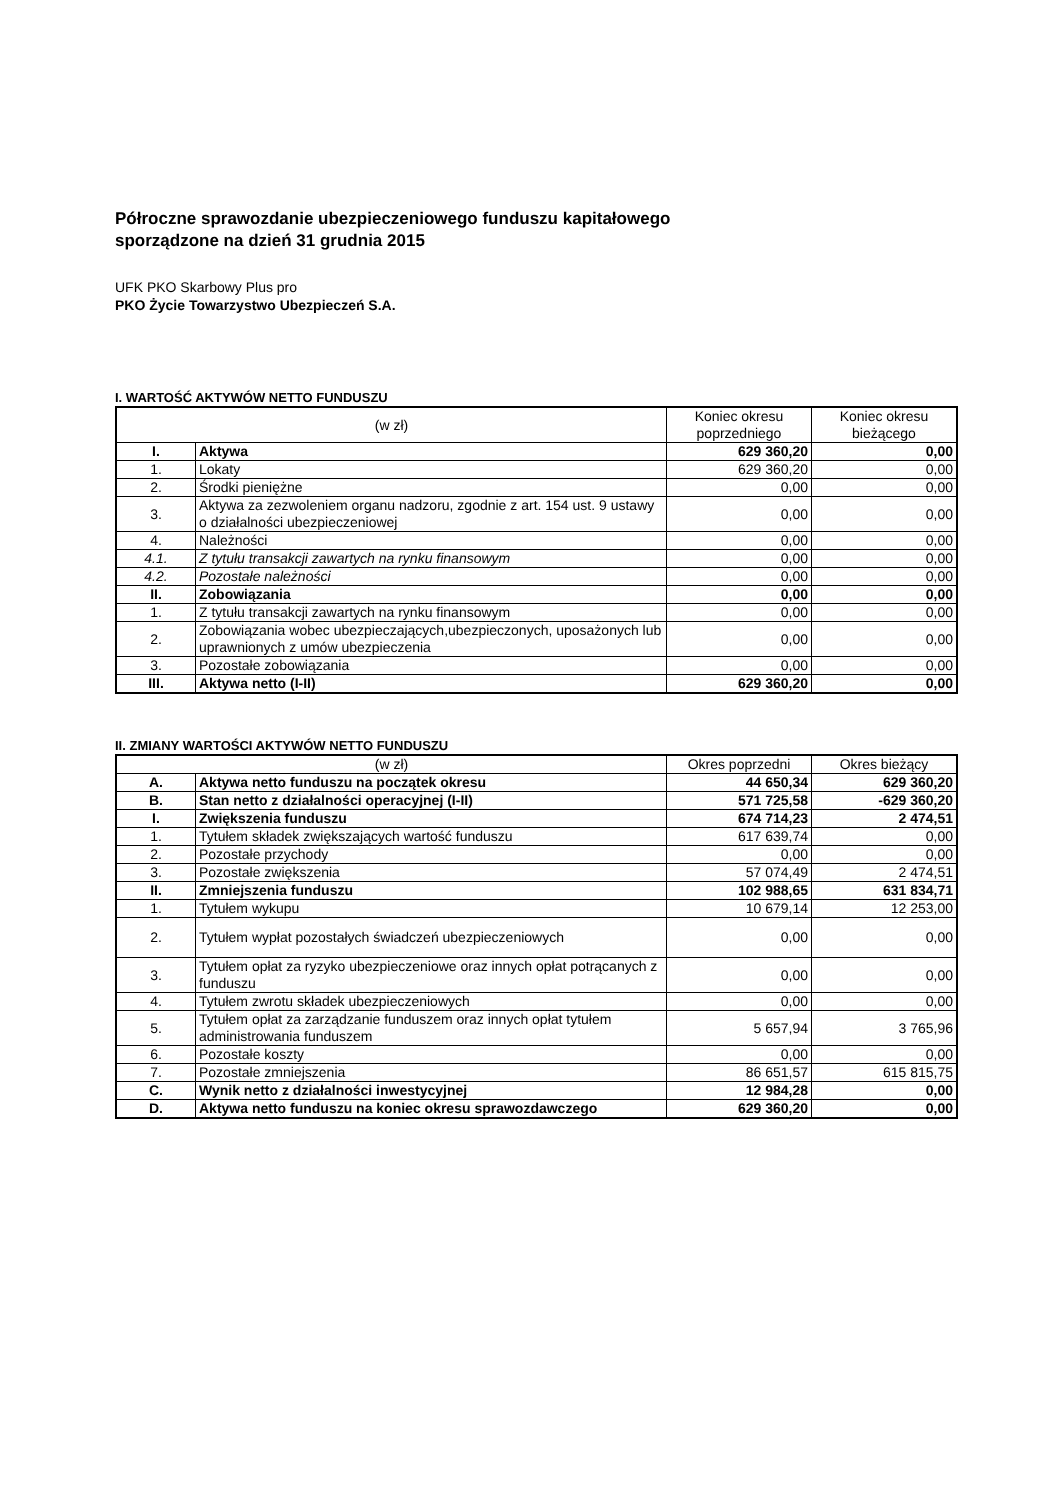Półroczne sprawozdanie ubezpieczeniowego funduszu kapitałowego
sporządzone na dzień 31 grudnia 2015
UFK PKO Skarbowy Plus pro
PKO Życie Towarzystwo Ubezpieczeń S.A.
I. WARTOŚĆ AKTYWÓW NETTO FUNDUSZU
| (w zł) | | Koniec okresu poprzedniego | Koniec okresu bieżącego |
| --- | --- | --- | --- |
| I. | Aktywa | 629 360,20 | 0,00 |
| 1. | Lokaty | 629 360,20 | 0,00 |
| 2. | Środki pieniężne | 0,00 | 0,00 |
| 3. | Aktywa za zezwoleniem organu nadzoru, zgodnie z art. 154 ust. 9 ustawy o działalności ubezpieczeniowej | 0,00 | 0,00 |
| 4. | Należności | 0,00 | 0,00 |
| 4.1. | Z tytułu transakcji zawartych na rynku finansowym | 0,00 | 0,00 |
| 4.2. | Pozostałe należności | 0,00 | 0,00 |
| II. | Zobowiązania | 0,00 | 0,00 |
| 1. | Z tytułu transakcji zawartych na rynku finansowym | 0,00 | 0,00 |
| 2. | Zobowiązania wobec ubezpieczających,ubezpieczonych, uposażonych lub uprawnionych z umów ubezpieczenia | 0,00 | 0,00 |
| 3. | Pozostałe zobowiązania | 0,00 | 0,00 |
| III. | Aktywa netto (I-II) | 629 360,20 | 0,00 |
II. ZMIANY WARTOŚCI AKTYWÓW NETTO FUNDUSZU
| (w zł) | | Okres poprzedni | Okres bieżący |
| --- | --- | --- | --- |
| A. | Aktywa netto funduszu na początek okresu | 44 650,34 | 629 360,20 |
| B. | Stan netto z działalności operacyjnej (I-II) | 571 725,58 | -629 360,20 |
| I. | Zwiększenia funduszu | 674 714,23 | 2 474,51 |
| 1. | Tytułem składek zwiększających wartość funduszu | 617 639,74 | 0,00 |
| 2. | Pozostałe przychody | 0,00 | 0,00 |
| 3. | Pozostałe zwiększenia | 57 074,49 | 2 474,51 |
| II. | Zmniejszenia funduszu | 102 988,65 | 631 834,71 |
| 1. | Tytułem wykupu | 10 679,14 | 12 253,00 |
| 2. | Tytułem wypłat pozostałych świadczeń ubezpieczeniowych | 0,00 | 0,00 |
| 3. | Tytułem opłat za ryzyko ubezpieczeniowe oraz innych opłat potrącanych z funduszu | 0,00 | 0,00 |
| 4. | Tytułem zwrotu składek ubezpieczeniowych | 0,00 | 0,00 |
| 5. | Tytułem opłat za zarządzanie funduszem oraz innych opłat tytułem administrowania funduszem | 5 657,94 | 3 765,96 |
| 6. | Pozostałe koszty | 0,00 | 0,00 |
| 7. | Pozostałe zmniejszenia | 86 651,57 | 615 815,75 |
| C. | Wynik netto z działalności inwestycyjnej | 12 984,28 | 0,00 |
| D. | Aktywa netto funduszu na koniec okresu sprawozdawczego | 629 360,20 | 0,00 |